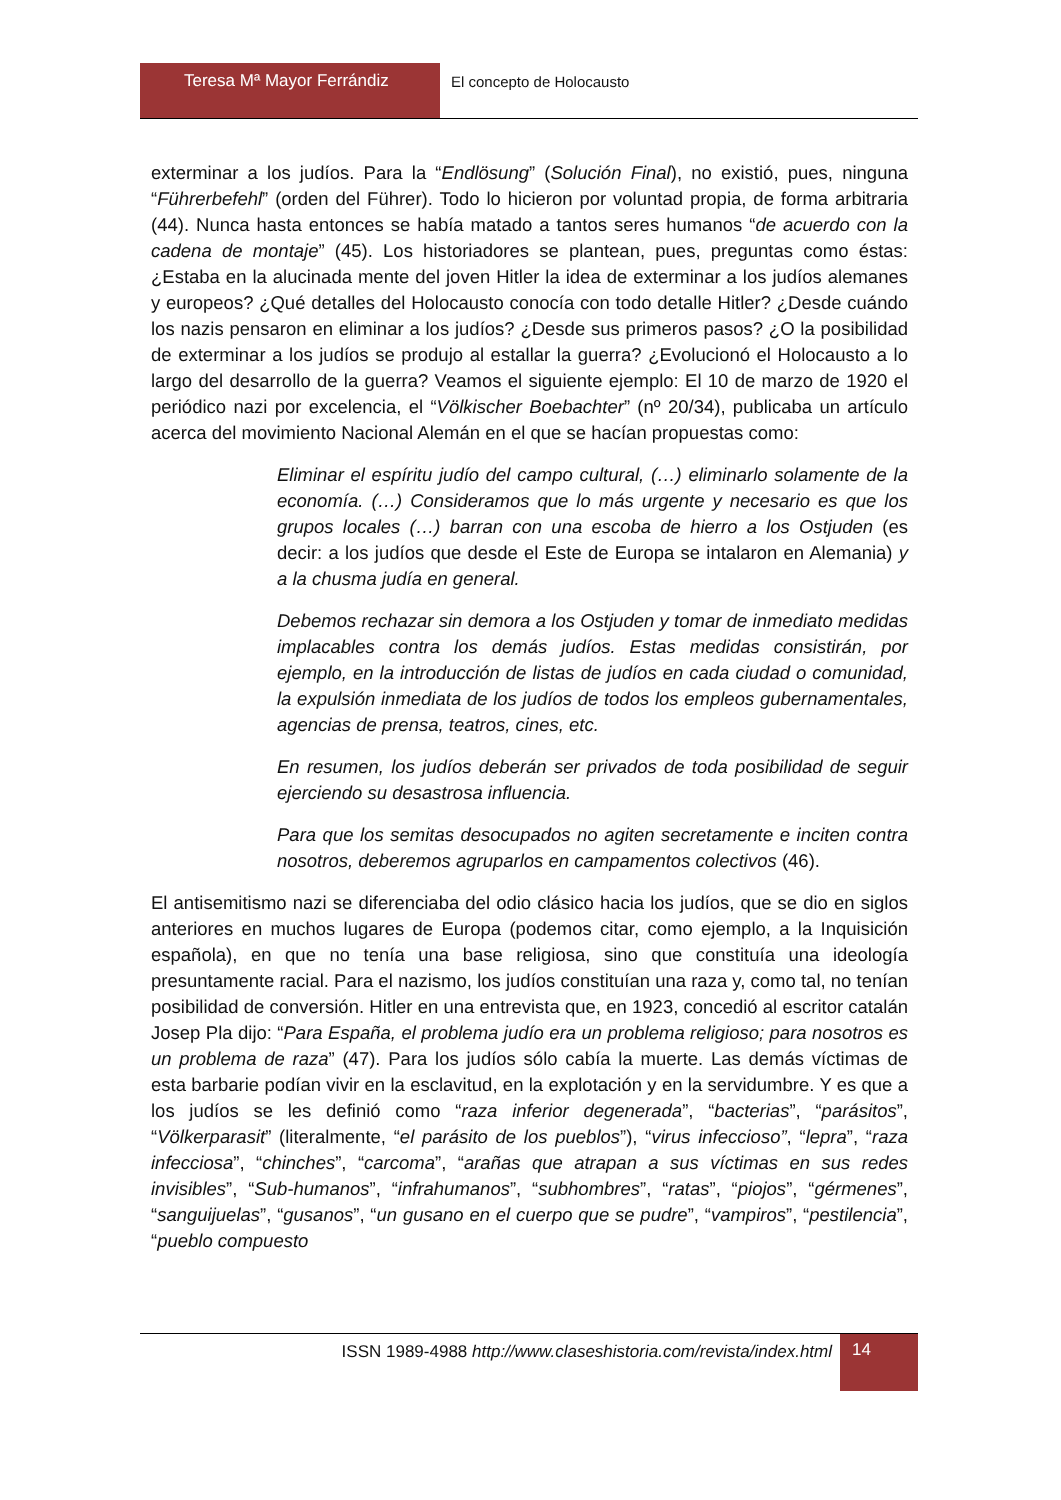Teresa Mª Mayor Ferrándiz El concepto de Holocausto
exterminar a los judíos. Para la “Endlösung” (Solución Final), no existió, pues, ninguna “Führerbefehl” (orden del Führer). Todo lo hicieron por voluntad propia, de forma arbitraria (44). Nunca hasta entonces se había matado a tantos seres humanos “de acuerdo con la cadena de montaje” (45). Los historiadores se plantean, pues, preguntas como éstas: ¿Estaba en la alucinada mente del joven Hitler la idea de exterminar a los judíos alemanes y europeos? ¿Qué detalles del Holocausto conocía con todo detalle Hitler? ¿Desde cuándo los nazis pensaron en eliminar a los judíos? ¿Desde sus primeros pasos? ¿O la posibilidad de exterminar a los judíos se produjo al estallar la guerra? ¿Evolucionó el Holocausto a lo largo del desarrollo de la guerra? Veamos el siguiente ejemplo: El 10 de marzo de 1920 el periódico nazi por excelencia, el “Völkischer Boebachter” (nº 20/34), publicaba un artículo acerca del movimiento Nacional Alemán en el que se hacían propuestas como:
Eliminar el espíritu judío del campo cultural, (…) eliminarlo solamente de la economía. (…) Consideramos que lo más urgente y necesario es que los grupos locales (…) barran con una escoba de hierro a los Ostjuden (es decir: a los judíos que desde el Este de Europa se intalaron en Alemania) y a la chusma judía en general.
Debemos rechazar sin demora a los Ostjuden y tomar de inmediato medidas implacables contra los demás judíos. Estas medidas consistirán, por ejemplo, en la introducción de listas de judíos en cada ciudad o comunidad, la expulsión inmediata de los judíos de todos los empleos gubernamentales, agencias de prensa, teatros, cines, etc.
En resumen, los judíos deberán ser privados de toda posibilidad de seguir ejerciendo su desastrosa influencia.
Para que los semitas desocupados no agiten secretamente e inciten contra nosotros, deberemos agruparlos en campamentos colectivos (46).
El antisemitismo nazi se diferenciaba del odio clásico hacia los judíos, que se dio en siglos anteriores en muchos lugares de Europa (podemos citar, como ejemplo, a la Inquisición española), en que no tenía una base religiosa, sino que constituía una ideología presuntamente racial. Para el nazismo, los judíos constituían una raza y, como tal, no tenían posibilidad de conversión. Hitler en una entrevista que, en 1923, concedió al escritor catalán Josep Pla dijo: “Para España, el problema judío era un problema religioso; para nosotros es un problema de raza” (47). Para los judíos sólo cabía la muerte. Las demás víctimas de esta barbarie podían vivir en la esclavitud, en la explotación y en la servidumbre. Y es que a los judíos se les definió como “raza inferior degenerada”, “bacterias”, “parásitos”, “Völkerparasit” (literalmente, “el parásito de los pueblos”), “virus infeccioso”, “lepra”, “raza infecciosa”, “chinches”, “carcoma”, “arañas que atrapan a sus víctimas en sus redes invisibles”, “Sub-humanos”, “infrahumanos”, “subhombres”, “ratas”, “piojos”, “gérmenes”, “sanguijuelas”, “gusanos”, “un gusano en el cuerpo que se pudre”, “vampiros”, “pestilencia”, “pueblo compuesto
ISSN 1989-4988 http://www.claseshistoria.com/revista/index.html
14